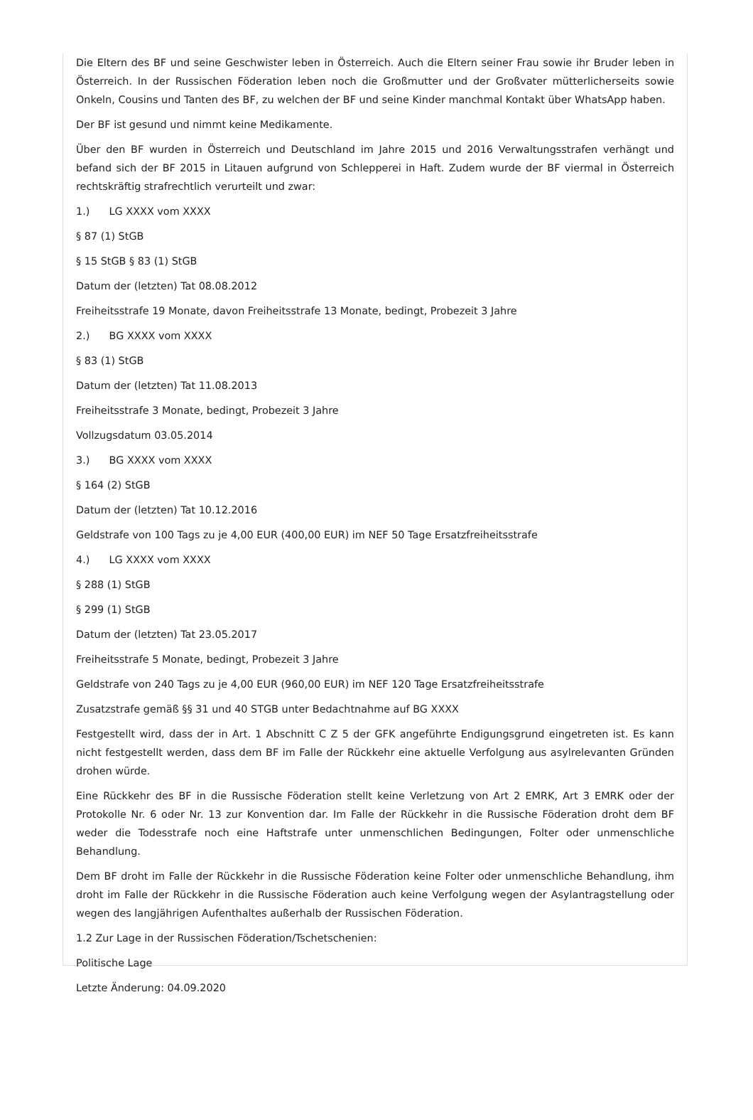Die Eltern des BF und seine Geschwister leben in Österreich. Auch die Eltern seiner Frau sowie ihr Bruder leben in Österreich. In der Russischen Föderation leben noch die Großmutter und der Großvater mütterlicherseits sowie Onkeln, Cousins und Tanten des BF, zu welchen der BF und seine Kinder manchmal Kontakt über WhatsApp haben.
Der BF ist gesund und nimmt keine Medikamente.
Über den BF wurden in Österreich und Deutschland im Jahre 2015 und 2016 Verwaltungsstrafen verhängt und befand sich der BF 2015 in Litauen aufgrund von Schlepperei in Haft. Zudem wurde der BF viermal in Österreich rechtskräftig strafrechtlich verurteilt und zwar:
1.) LG XXXX vom XXXX
§ 87 (1) StGB
§ 15 StGB § 83 (1) StGB
Datum der (letzten) Tat 08.08.2012
Freiheitsstrafe 19 Monate, davon Freiheitsstrafe 13 Monate, bedingt, Probezeit 3 Jahre
2.) BG XXXX vom XXXX
§ 83 (1) StGB
Datum der (letzten) Tat 11.08.2013
Freiheitsstrafe 3 Monate, bedingt, Probezeit 3 Jahre
Vollzugsdatum 03.05.2014
3.) BG XXXX vom XXXX
§ 164 (2) StGB
Datum der (letzten) Tat 10.12.2016
Geldstrafe von 100 Tags zu je 4,00 EUR (400,00 EUR) im NEF 50 Tage Ersatzfreiheitsstrafe
4.) LG XXXX vom XXXX
§ 288 (1) StGB
§ 299 (1) StGB
Datum der (letzten) Tat 23.05.2017
Freiheitsstrafe 5 Monate, bedingt, Probezeit 3 Jahre
Geldstrafe von 240 Tags zu je 4,00 EUR (960,00 EUR) im NEF 120 Tage Ersatzfreiheitsstrafe
Zusatzstrafe gemäß §§ 31 und 40 STGB unter Bedachtnahme auf BG XXXX
Festgestellt wird, dass der in Art. 1 Abschnitt C Z 5 der GFK angeführte Endigungsgrund eingetreten ist. Es kann nicht festgestellt werden, dass dem BF im Falle der Rückkehr eine aktuelle Verfolgung aus asylrelevanten Gründen drohen würde.
Eine Rückkehr des BF in die Russische Föderation stellt keine Verletzung von Art 2 EMRK, Art 3 EMRK oder der Protokolle Nr. 6 oder Nr. 13 zur Konvention dar. Im Falle der Rückkehr in die Russische Föderation droht dem BF weder die Todesstrafe noch eine Haftstrafe unter unmenschlichen Bedingungen, Folter oder unmenschliche Behandlung.
Dem BF droht im Falle der Rückkehr in die Russische Föderation keine Folter oder unmenschliche Behandlung, ihm droht im Falle der Rückkehr in die Russische Föderation auch keine Verfolgung wegen der Asylantragstellung oder wegen des langjährigen Aufenthaltes außerhalb der Russischen Föderation.
1.2 Zur Lage in der Russischen Föderation/Tschetschenien:
Politische Lage
Letzte Änderung: 04.09.2020